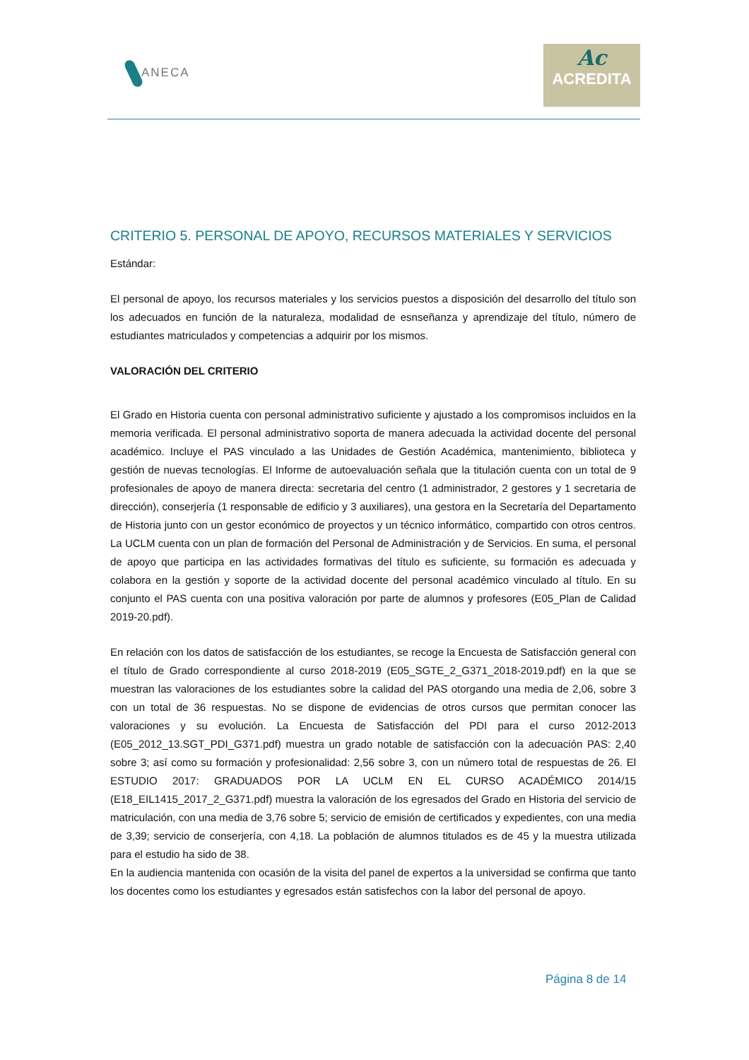ANECA
Ac
ACREDITA
CRITERIO 5. PERSONAL DE APOYO, RECURSOS MATERIALES Y SERVICIOS
Estándar:
El personal de apoyo, los recursos materiales y los servicios puestos a disposición del desarrollo del título son los adecuados en función de la naturaleza, modalidad de esnseñanza y aprendizaje del título, número de estudiantes matriculados y competencias a adquirir por los mismos.
VALORACIÓN DEL CRITERIO
El Grado en Historia cuenta con personal administrativo suficiente y ajustado a los compromisos incluidos en la memoria verificada. El personal administrativo soporta de manera adecuada la actividad docente del personal académico. Incluye el PAS vinculado a las Unidades de Gestión Académica, mantenimiento, biblioteca y gestión de nuevas tecnologías. El Informe de autoevaluación señala que la titulación cuenta con un total de 9 profesionales de apoyo de manera directa: secretaria del centro (1 administrador, 2 gestores y 1 secretaria de dirección), conserjería (1 responsable de edificio y 3 auxiliares), una gestora en la Secretaría del Departamento de Historia junto con un gestor económico de proyectos y un técnico informático, compartido con otros centros. La UCLM cuenta con un plan de formación del Personal de Administración y de Servicios. En suma, el personal de apoyo que participa en las actividades formativas del título es suficiente, su formación es adecuada y colabora en la gestión y soporte de la actividad docente del personal académico vinculado al título. En su conjunto el PAS cuenta con una positiva valoración por parte de alumnos y profesores (E05_Plan de Calidad 2019-20.pdf).
En relación con los datos de satisfacción de los estudiantes, se recoge la Encuesta de Satisfacción general con el título de Grado correspondiente al curso 2018-2019 (E05_SGTE_2_G371_2018-2019.pdf) en la que se muestran las valoraciones de los estudiantes sobre la calidad del PAS otorgando una media de 2,06, sobre 3 con un total de 36 respuestas. No se dispone de evidencias de otros cursos que permitan conocer las valoraciones y su evolución. La Encuesta de Satisfacción del PDI para el curso 2012-2013 (E05_2012_13.SGT_PDI_G371.pdf) muestra un grado notable de satisfacción con la adecuación PAS: 2,40 sobre 3; así como su formación y profesionalidad: 2,56 sobre 3, con un número total de respuestas de 26. El ESTUDIO 2017: GRADUADOS POR LA UCLM EN EL CURSO ACADÉMICO 2014/15 (E18_EIL1415_2017_2_G371.pdf) muestra la valoración de los egresados del Grado en Historia del servicio de matriculación, con una media de 3,76 sobre 5; servicio de emisión de certificados y expedientes, con una media de 3,39; servicio de conserjería, con 4,18. La población de alumnos titulados es de 45 y la muestra utilizada para el estudio ha sido de 38.
En la audiencia mantenida con ocasión de la visita del panel de expertos a la universidad se confirma que tanto los docentes como los estudiantes y egresados están satisfechos con la labor del personal de apoyo.
Página 8 de 14